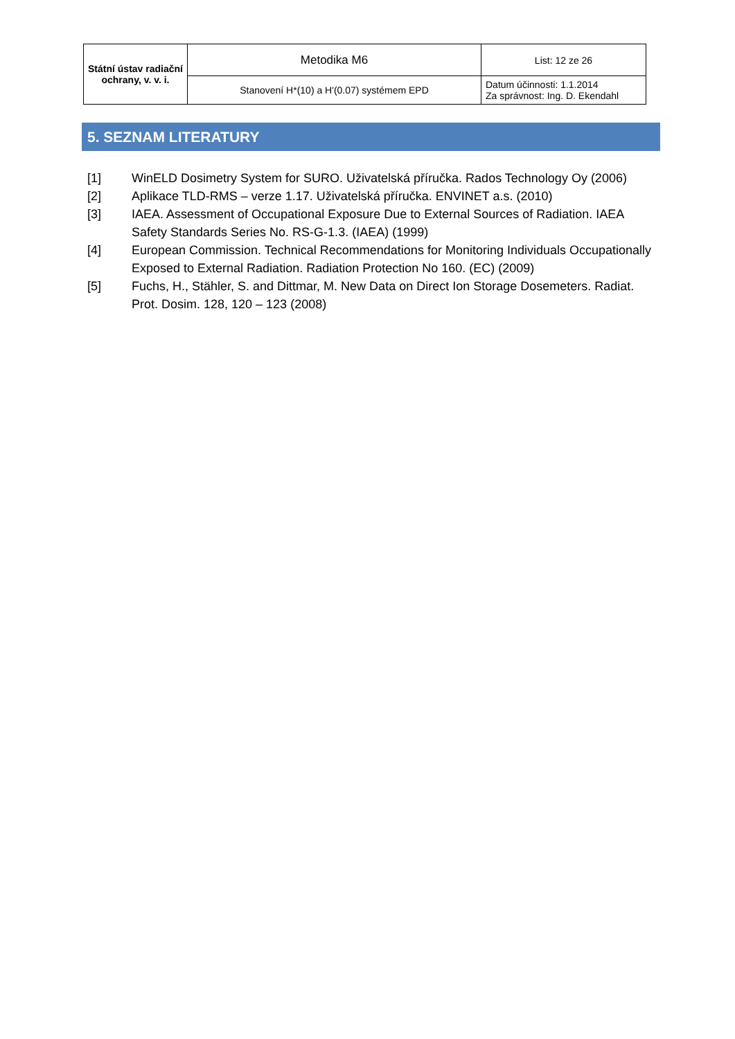| Státní ústav radiační ochrany, v. v. i. | Metodika M6 | List: 12 ze 26 |
| | Stanovení H*(10) a H'(0.07) systémem EPD | Datum účinnosti: 1.1.2014 Za správnost: Ing. D. Ekendahl |
5. SEZNAM LITERATURY
[1] WinELD Dosimetry System for SURO. Uživatelská příručka. Rados Technology Oy (2006)
[2] Aplikace TLD-RMS – verze 1.17. Uživatelská příručka. ENVINET a.s. (2010)
[3] IAEA. Assessment of Occupational Exposure Due to External Sources of Radiation. IAEA Safety Standards Series No. RS-G-1.3. (IAEA) (1999)
[4] European Commission. Technical Recommendations for Monitoring Individuals Occupationally Exposed to External Radiation. Radiation Protection No 160. (EC) (2009)
[5] Fuchs, H., Stähler, S. and Dittmar, M. New Data on Direct Ion Storage Dosemeters. Radiat. Prot. Dosim. 128, 120 – 123 (2008)